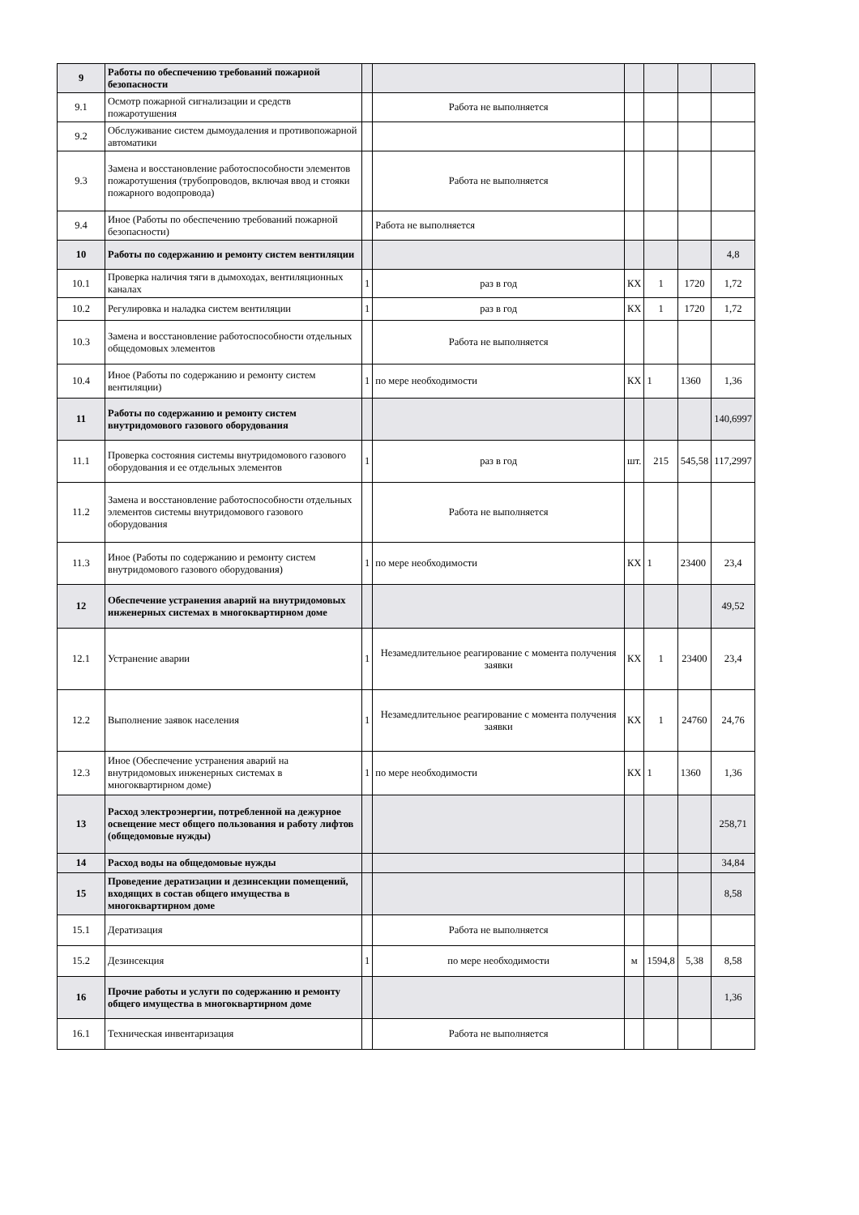| 9 | Работы по обеспечению требований пожарной безопасности | | | | | | |
| 9.1 | Осмотр пожарной сигнализации и средств пожаротушения | | Работа не выполняется | | | | |
| 9.2 | Обслуживание систем дымоудаления и противопожарной автоматики | | | | | | |
| 9.3 | Замена и восстановление работоспособности элементов пожаротушения (трубопроводов, включая ввод и стояки пожарного водопровода) | | Работа не выполняется | | | | |
| 9.4 | Иное (Работы по обеспечению требований пожарной безопасности) | | Работа не выполняется | | | | |
| 10 | Работы по содержанию и ремонту систем вентиляции | | | | | | 4,8 |
| 10.1 | Проверка наличия тяги в дымоходах, вентиляционных каналах | 1 | раз в год | КХ | 1 | 1720 | 1,72 |
| 10.2 | Регулировка и наладка систем вентиляции | 1 | раз в год | КХ | 1 | 1720 | 1,72 |
| 10.3 | Замена и восстановление работоспособности отдельных общедомовых элементов | | Работа не выполняется | | | | |
| 10.4 | Иное (Работы по содержанию и ремонту систем вентиляции) | 1 | по мере необходимости | КХ | 1 | 1360 | 1,36 |
| 11 | Работы по содержанию и ремонту систем внутридомового газового оборудования | | | | | | 140,6997 |
| 11.1 | Проверка состояния системы внутридомового газового оборудования и ее отдельных элементов | 1 | раз в год | шт. | 215 | 545,58 | 117,2997 |
| 11.2 | Замена и восстановление работоспособности отдельных элементов системы внутридомового газового оборудования | | Работа не выполняется | | | | |
| 11.3 | Иное (Работы по содержанию и ремонту систем внутридомового газового оборудования) | 1 | по мере необходимости | КХ | 1 | 23400 | 23,4 |
| 12 | Обеспечение устранения аварий на внутридомовых инженерных системах в многоквартирном доме | | | | | | 49,52 |
| 12.1 | Устранение аварии | 1 | Незамедлительное реагирование с момента получения заявки | КХ | 1 | 23400 | 23,4 |
| 12.2 | Выполнение заявок населения | 1 | Незамедлительное реагирование с момента получения заявки | КХ | 1 | 24760 | 24,76 |
| 12.3 | Иное (Обеспечение устранения аварий на внутридомовых инженерных системах в многоквартирном доме) | 1 | по мере необходимости | КХ | 1 | 1360 | 1,36 |
| 13 | Расход электроэнергии, потребленной на дежурное освещение мест общего пользования и работу лифтов (общедомовые нужды) | | | | | | 258,71 |
| 14 | Расход воды на общедомовые нужды | | | | | | 34,84 |
| 15 | Проведение дератизации и дезинсекции помещений, входящих в состав общего имущества в многоквартирном доме | | | | | | 8,58 |
| 15.1 | Дератизация | | Работа не выполняется | | | | |
| 15.2 | Дезинсекция | 1 | по мере необходимости | м | 1594,8 | 5,38 | 8,58 |
| 16 | Прочие работы и услуги по содержанию и ремонту общего имущества в многоквартирном доме | | | | | | 1,36 |
| 16.1 | Техническая инвентаризация | | Работа не выполняется | | | | |